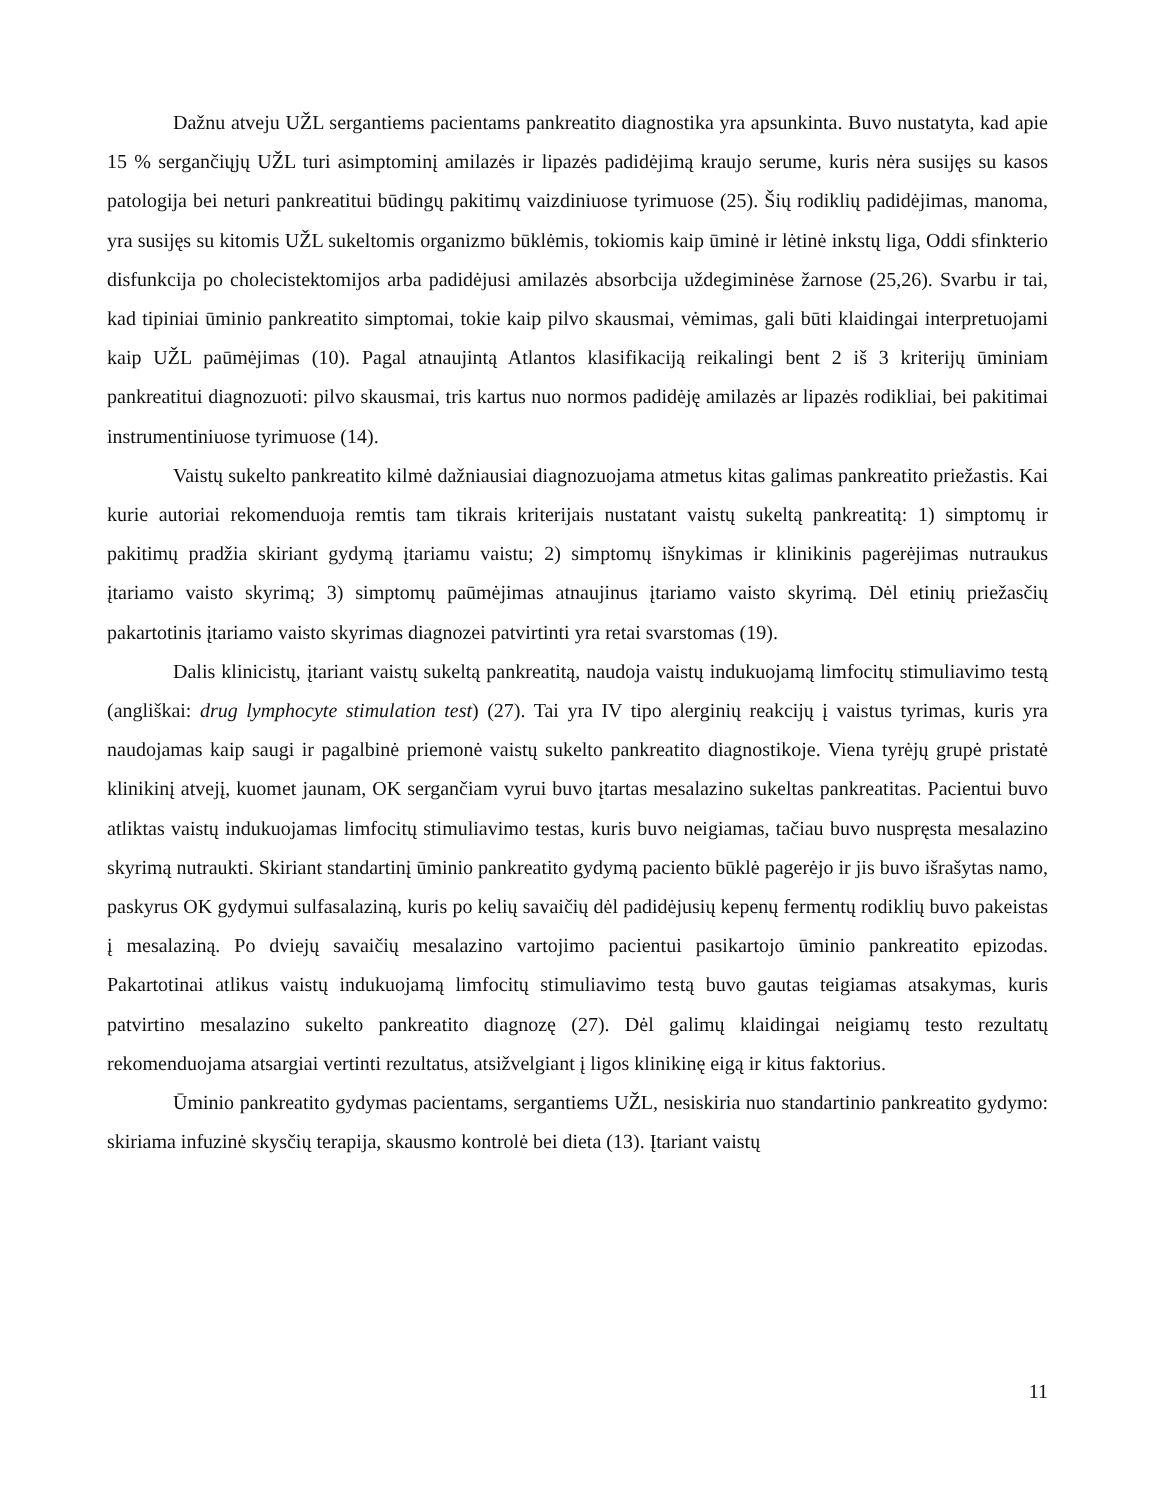Dažnu atveju UŽL sergantiems pacientams pankreatito diagnostika yra apsunkinta. Buvo nustatyta, kad apie 15 % sergančiųjų UŽL turi asimptominį amilazės ir lipazės padidėjimą kraujo serume, kuris nėra susijęs su kasos patologija bei neturi pankreatitui būdingų pakitimų vaizdiniuose tyrimuose (25). Šių rodiklių padidėjimas, manoma, yra susijęs su kitomis UŽL sukeltomis organizmo būklėmis, tokiomis kaip ūminė ir lėtinė inkstų liga, Oddi sfinkterio disfunkcija po cholecistektomijos arba padidėjusi amilazės absorbcija uždegiminėse žarnose (25,26). Svarbu ir tai, kad tipiniai ūminio pankreatito simptomai, tokie kaip pilvo skausmai, vėmimas, gali būti klaidingai interpretuojami kaip UŽL paūmėjimas (10). Pagal atnaujintą Atlantos klasifikaciją reikalingi bent 2 iš 3 kriterijų ūminiam pankreatitui diagnozuoti: pilvo skausmai, tris kartus nuo normos padidėję amilazės ar lipazės rodikliai, bei pakitimai instrumentiniuose tyrimuose (14).
Vaistų sukelto pankreatito kilmė dažniausiai diagnozuojama atmetus kitas galimas pankreatito priežastis. Kai kurie autoriai rekomenduoja remtis tam tikrais kriterijais nustatant vaistų sukeltą pankreatitą: 1) simptomų ir pakitimų pradžia skiriant gydymą įtariamu vaistu; 2) simptomų išnykimas ir klinikinis pagerėjimas nutraukus įtariamo vaisto skyrimą; 3) simptomų paūmėjimas atnaujinus įtariamo vaisto skyrimą. Dėl etinių priežasčių pakartotinis įtariamo vaisto skyrimas diagnozei patvirtinti yra retai svarstomas (19).
Dalis klinicistų, įtariant vaistų sukeltą pankreatitą, naudoja vaistų indukuojamą limfocitų stimuliavimo testą (angliškai: drug lymphocyte stimulation test) (27). Tai yra IV tipo alerginių reakcijų į vaistus tyrimas, kuris yra naudojamas kaip saugi ir pagalbinė priemonė vaistų sukelto pankreatito diagnostikoje. Viena tyrėjų grupė pristatė klinikinį atvejį, kuomet jaunam, OK sergančiam vyrui buvo įtartas mesalazino sukeltas pankreatitas. Pacientui buvo atliktas vaistų indukuojamas limfocitų stimuliavimo testas, kuris buvo neigiamas, tačiau buvo nuspręsta mesalazino skyrimą nutraukti. Skiriant standartinį ūminio pankreatito gydymą paciento būklė pagerėjo ir jis buvo išrašytas namo, paskyrus OK gydymui sulfasalaziną, kuris po kelių savaičių dėl padidėjusių kepenų fermentų rodiklių buvo pakeistas į mesalaziną. Po dviejų savaičių mesalazino vartojimo pacientui pasikartojo ūminio pankreatito epizodas. Pakartotinai atlikus vaistų indukuojamą limfocitų stimuliavimo testą buvo gautas teigiamas atsakymas, kuris patvirtino mesalazino sukelto pankreatito diagnozę (27). Dėl galimų klaidingai neigiamų testo rezultatų rekomenduojama atsargiai vertinti rezultatus, atsižvelgiant į ligos klinikinę eigą ir kitus faktorius.
Ūminio pankreatito gydymas pacientams, sergantiems UŽL, nesiskiria nuo standartinio pankreatito gydymo: skiriama infuzinė skysčių terapija, skausmo kontrolė bei dieta (13). Įtariant vaistų
11